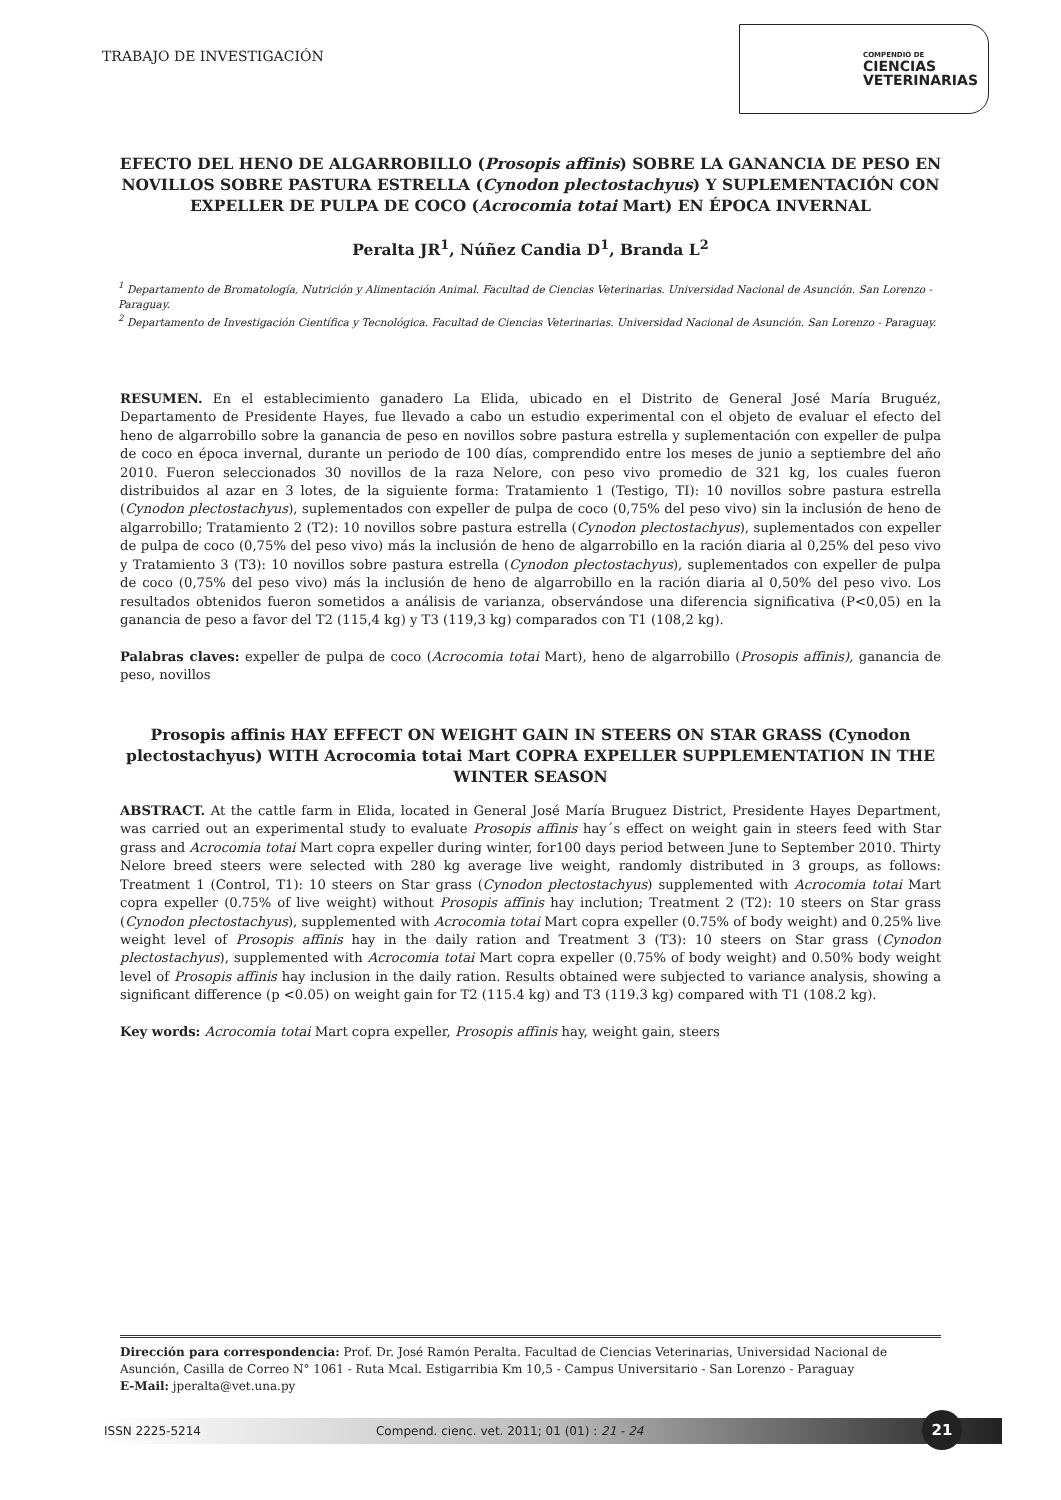TRABAJO DE INVESTIGACIÓN
COMPENDIO DE
CIENCIAS
VETERINARIAS
EFECTO DEL HENO DE ALGARROBILLO (Prosopis affinis) SOBRE LA GANANCIA DE PESO EN NOVILLOS SOBRE PASTURA ESTRELLA (Cynodon plectostachyus) Y SUPLEMENTACIÓN CON EXPELLER DE PULPA DE COCO (Acrocomia totai Mart) EN ÉPOCA INVERNAL
Peralta JR<sup>1</sup>, Núñez Candia D<sup>1</sup>, Branda L<sup>2</sup>
<sup>1</sup> Departamento de Bromatología, Nutrición y Alimentación Animal. Facultad de Ciencias Veterinarias. Universidad Nacional de Asunción. San Lorenzo - Paraguay.
<sup>2</sup> Departamento de Investigación Científica y Tecnológica. Facultad de Ciencias Veterinarias. Universidad Nacional de Asunción. San Lorenzo - Paraguay.
RESUMEN. En el establecimiento ganadero La Elida, ubicado en el Distrito de General José María Bruguéz, Departamento de Presidente Hayes, fue llevado a cabo un estudio experimental con el objeto de evaluar el efecto del heno de algarrobillo sobre la ganancia de peso en novillos sobre pastura estrella y suplementación con expeller de pulpa de coco en época invernal, durante un periodo de 100 días, comprendido entre los meses de junio a septiembre del año 2010. Fueron seleccionados 30 novillos de la raza Nelore, con peso vivo promedio de 321 kg, los cuales fueron distribuidos al azar en 3 lotes, de la siguiente forma: Tratamiento 1 (Testigo, TI): 10 novillos sobre pastura estrella (Cynodon plectostachyus), suplementados con expeller de pulpa de coco (0,75% del peso vivo) sin la inclusión de heno de algarrobillo; Tratamiento 2 (T2): 10 novillos sobre pastura estrella (Cynodon plectostachyus), suplementados con expeller de pulpa de coco (0,75% del peso vivo) más la inclusión de heno de algarrobillo en la ración diaria al 0,25% del peso vivo y Tratamiento 3 (T3): 10 novillos sobre pastura estrella (Cynodon plectostachyus), suplementados con expeller de pulpa de coco (0,75% del peso vivo) más la inclusión de heno de algarrobillo en la ración diaria al 0,50% del peso vivo. Los resultados obtenidos fueron sometidos a análisis de varianza, observándose una diferencia significativa (P<0,05) en la ganancia de peso a favor del T2 (115,4 kg) y T3 (119,3 kg) comparados con T1 (108,2 kg).
Palabras claves: expeller de pulpa de coco (Acrocomia totai Mart), heno de algarrobillo (Prosopis affinis), ganancia de peso, novillos
Prosopis affinis HAY EFFECT ON WEIGHT GAIN IN STEERS ON STAR GRASS (Cynodon plectostachyus) WITH Acrocomia totai Mart COPRA EXPELLER SUPPLEMENTATION IN THE WINTER SEASON
ABSTRACT. At the cattle farm in Elida, located in General José María Bruguez District, Presidente Hayes Department, was carried out an experimental study to evaluate Prosopis affinis hay´s effect on weight gain in steers feed with Star grass and Acrocomia totai Mart copra expeller during winter, for100 days period between June to September 2010. Thirty Nelore breed steers were selected with 280 kg average live weight, randomly distributed in 3 groups, as follows: Treatment 1 (Control, T1): 10 steers on Star grass (Cynodon plectostachyus) supplemented with Acrocomia totai Mart copra expeller (0.75% of live weight) without Prosopis affinis hay inclution; Treatment 2 (T2): 10 steers on Star grass (Cynodon plectostachyus), supplemented with Acrocomia totai Mart copra expeller (0.75% of body weight) and 0.25% live weight level of Prosopis affinis hay in the daily ration and Treatment 3 (T3): 10 steers on Star grass (Cynodon plectostachyus), supplemented with Acrocomia totai Mart copra expeller (0.75% of body weight) and 0.50% body weight level of Prosopis affinis hay inclusion in the daily ration. Results obtained were subjected to variance analysis, showing a significant difference (p <0.05) on weight gain for T2 (115.4 kg) and T3 (119.3 kg) compared with T1 (108.2 kg).
Key words: Acrocomia totai Mart copra expeller, Prosopis affinis hay, weight gain, steers
Dirección para correspondencia: Prof. Dr. José Ramón Peralta. Facultad de Ciencias Veterinarias, Universidad Nacional de Asunción, Casilla de Correo N° 1061 - Ruta Mcal. Estigarribia Km 10,5 - Campus Universitario - San Lorenzo - Paraguay
E-Mail: jperalta@vet.una.py
ISSN 2225-5214 Compend. cienc. vet. 2011; 01 (01) : 21 - 24
21